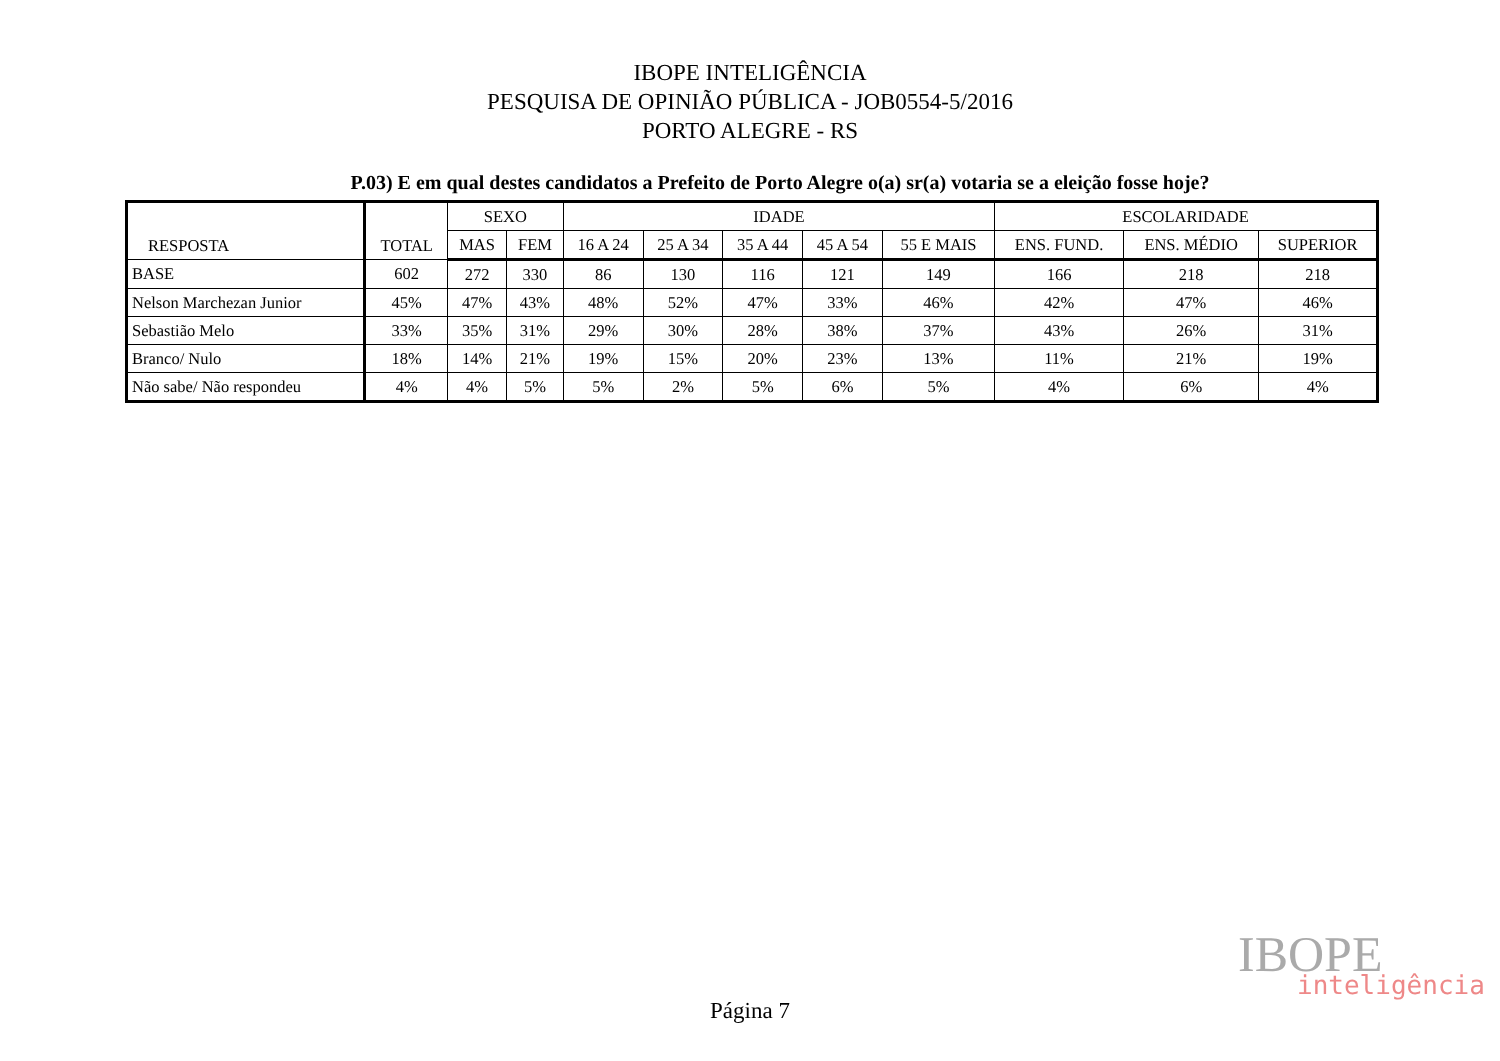IBOPE INTELIGÊNCIA
PESQUISA DE OPINIÃO PÚBLICA - JOB0554-5/2016
PORTO ALEGRE - RS
P.03) E em qual destes candidatos a Prefeito de Porto Alegre o(a) sr(a) votaria se a eleição fosse hoje?
| RESPOSTA | TOTAL | SEXO | | IDADE | | | | | ESCOLARIDADE | | |
| --- | --- | --- | --- | --- | --- | --- | --- | --- | --- | --- | --- |
| | | MAS | FEM | 16 A 24 | 25 A 34 | 35 A 44 | 45 A 54 | 55 E MAIS | ENS. FUND. | ENS. MÉDIO | SUPERIOR |
| BASE | 602 | 272 | 330 | 86 | 130 | 116 | 121 | 149 | 166 | 218 | 218 |
| Nelson Marchezan Junior | 45% | 47% | 43% | 48% | 52% | 47% | 33% | 46% | 42% | 47% | 46% |
| Sebastião Melo | 33% | 35% | 31% | 29% | 30% | 28% | 38% | 37% | 43% | 26% | 31% |
| Branco/ Nulo | 18% | 14% | 21% | 19% | 15% | 20% | 23% | 13% | 11% | 21% | 19% |
| Não sabe/ Não respondeu | 4% | 4% | 5% | 5% | 2% | 5% | 6% | 5% | 4% | 6% | 4% |
IBOPE
inteligência
Página 7